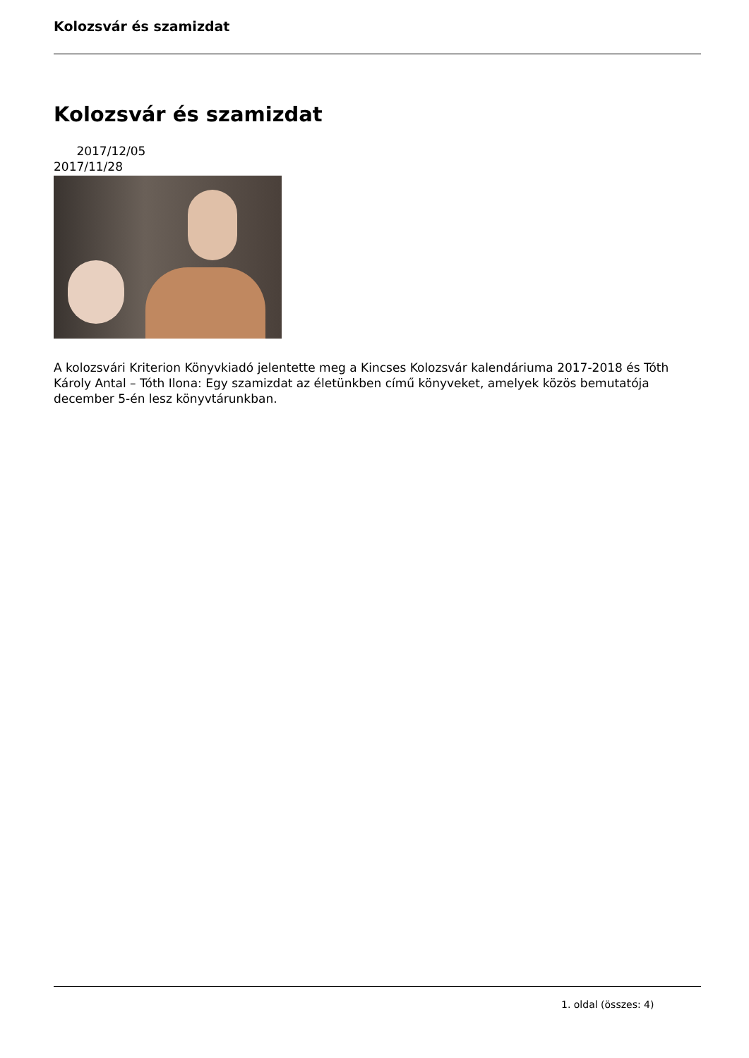Kolozsvár és szamizdat
Kolozsvár és szamizdat
2017/12/05
2017/11/28
A kolozsvári Kriterion Könyvkiadó jelentette meg a Kincses Kolozsvár kalendáriuma 2017-2018 és Tóth Károly Antal – Tóth Ilona: Egy szamizdat az életünkben című könyveket, amelyek közös bemutatója december 5-én lesz könyvtárunkban.
1. oldal (összes: 4)